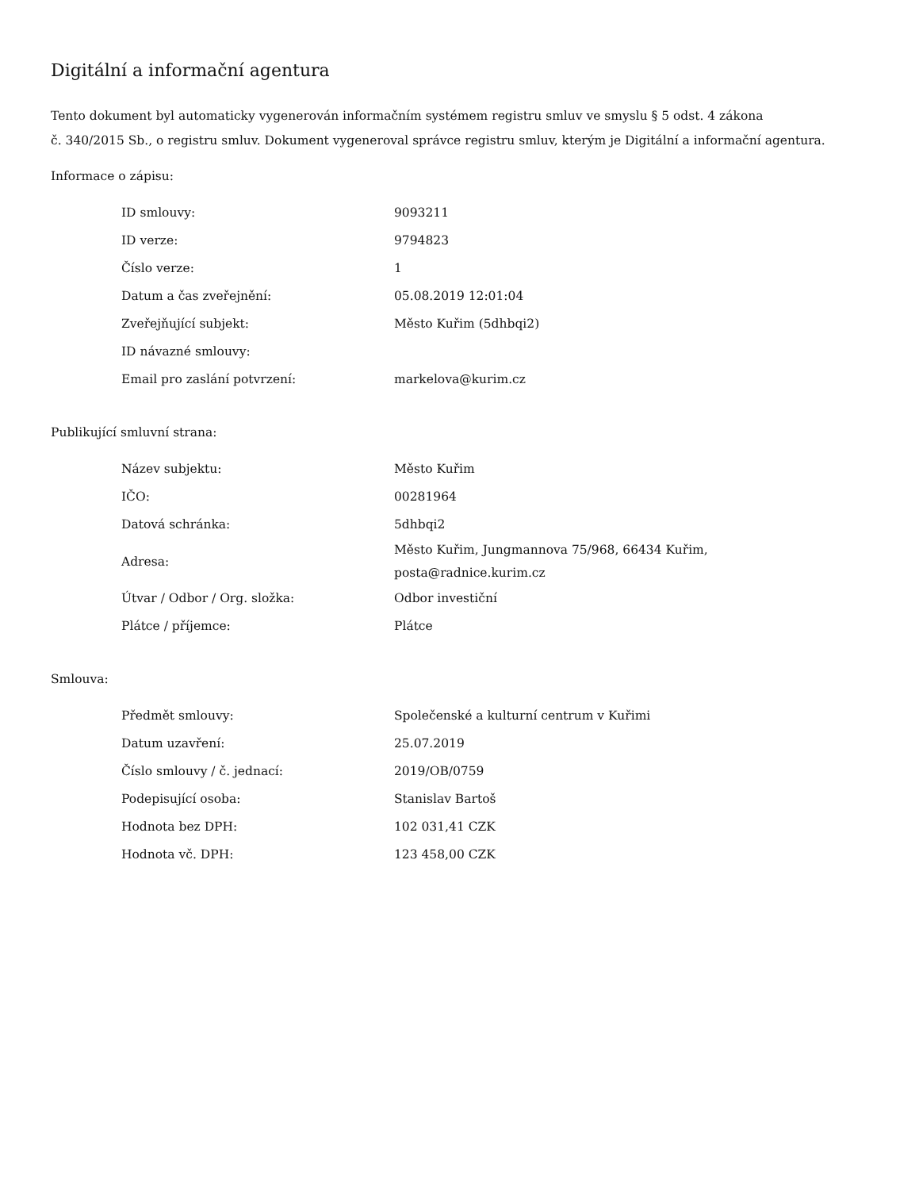Digitální a informační agentura
Tento dokument byl automaticky vygenerován informačním systémem registru smluv ve smyslu § 5 odst. 4 zákona
č. 340/2015 Sb., o registru smluv. Dokument vygeneroval správce registru smluv, kterým je Digitální a informační agentura.
Informace o zápisu:
| ID smlouvy: | 9093211 |
| ID verze: | 9794823 |
| Číslo verze: | 1 |
| Datum a čas zveřejnění: | 05.08.2019 12:01:04 |
| Zveřejňující subjekt: | Město Kuřim (5dhbqi2) |
| ID návazné smlouvy: | |
| Email pro zaslání potvrzení: | markelova@kurim.cz |
Publikující smluvní strana:
| Název subjektu: | Město Kuřim |
| IČO: | 00281964 |
| Datová schránka: | 5dhbqi2 |
| Adresa: | Město Kuřim, Jungmannova 75/968, 66434 Kuřim, posta@radnice.kurim.cz |
| Útvar / Odbor / Org. složka: | Odbor investiční |
| Plátce / příjemce: | Plátce |
Smlouva:
| Předmět smlouvy: | Společenské a kulturní centrum v Kuřimi |
| Datum uzavření: | 25.07.2019 |
| Číslo smlouvy / č. jednací: | 2019/OB/0759 |
| Podepisující osoba: | Stanislav Bartoš |
| Hodnota bez DPH: | 102 031,41 CZK |
| Hodnota vč. DPH: | 123 458,00 CZK |